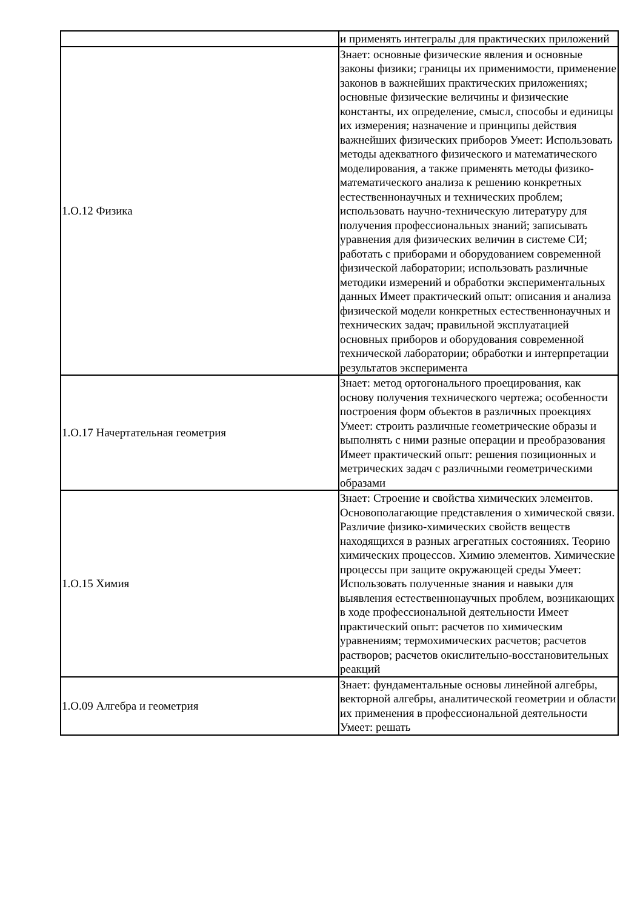| | и применять интегралы для практических приложений |
| 1.О.12 Физика | Знает: основные физические явления и основные законы физики; границы их применимости, применение законов в важнейших практических приложениях; основные физические величины и физические константы, их определение, смысл, способы и единицы их измерения; назначение и принципы действия важнейших физических приборов Умеет: Использовать методы адекватного физического и математического моделирования, а также применять методы физико-математического анализа к решению конкретных естественнонаучных и технических проблем; использовать научно-техническую литературу для получения профессиональных знаний; записывать уравнения для физических величин в системе СИ; работать с приборами и оборудованием современной физической лаборатории; использовать различные методики измерений и обработки экспериментальных данных Имеет практический опыт: описания и анализа физической модели конкретных естественнонаучных и технических задач; правильной эксплуатацией основных приборов и оборудования современной технической лаборатории; обработки и интерпретации результатов эксперимента |
| 1.О.17 Начертательная геометрия | Знает: метод ортогонального проецирования, как основу получения технического чертежа; особенности построения форм объектов в различных проекциях Умеет: строить различные геометрические образы и выполнять с ними разные операции и преобразования Имеет практический опыт: решения позиционных и метрических задач с различными геометрическими образами |
| 1.О.15 Химия | Знает: Строение и свойства химических элементов. Основополагающие представления о химической связи. Различие физико-химических свойств веществ находящихся в разных агрегатных состояниях. Теорию химических процессов. Химию элементов. Химические процессы при защите окружающей среды Умеет: Использовать полученные знания и навыки для выявления естественнонаучных проблем, возникающих в ходе профессиональной деятельности Имеет практический опыт: расчетов по химическим уравнениям; термохимических расчетов; расчетов растворов; расчетов окислительно-восстановительных реакций |
| 1.О.09 Алгебра и геометрия | Знает: фундаментальные основы линейной алгебры, векторной алгебры, аналитической геометрии и области их применения в профессиональной деятельности Умеет: решать |